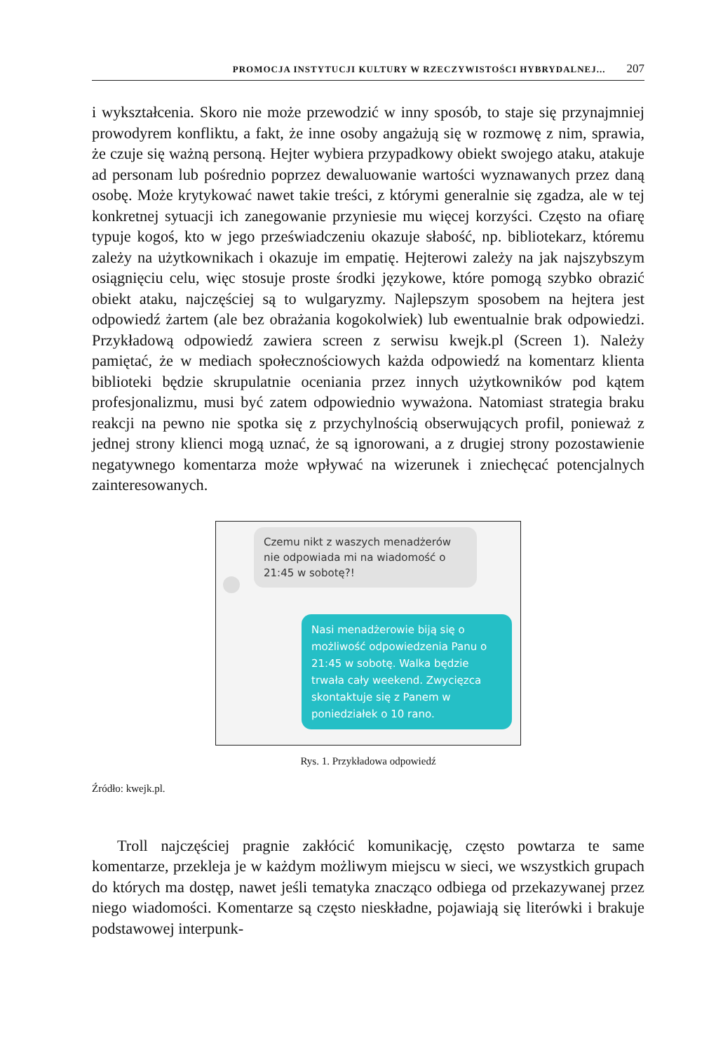PROMOCJA INSTYTUCJI KULTURY W RZECZYWISTOŚCI HYBRYDALNEJ... 207
i wykształcenia. Skoro nie może przewodzić w inny sposób, to staje się przynajmniej prowodyrem konfliktu, a fakt, że inne osoby angażują się w rozmowę z nim, sprawia, że czuje się ważną personą. Hejter wybiera przypadkowy obiekt swojego ataku, atakuje ad personam lub pośrednio poprzez dewaluowanie wartości wyznawanych przez daną osobę. Może krytykować nawet takie treści, z którymi generalnie się zgadza, ale w tej konkretnej sytuacji ich zanegowanie przyniesie mu więcej korzyści. Często na ofiarę typuje kogoś, kto w jego przeświadczeniu okazuje słabość, np. bibliotekarz, któremu zależy na użytkownikach i okazuje im empatię. Hejterowi zależy na jak najszybszym osiągnięciu celu, więc stosuje proste środki językowe, które pomogą szybko obrazić obiekt ataku, najczęściej są to wulgaryzmy. Najlepszym sposobem na hejtera jest odpowiedź żartem (ale bez obrażania kogokolwiek) lub ewentualnie brak odpowiedzi. Przykładową odpowiedź zawiera screen z serwisu kwejk.pl (Screen 1). Należy pamiętać, że w mediach społecznościowych każda odpowiedź na komentarz klienta biblioteki będzie skrupulatnie oceniania przez innych użytkowników pod kątem profesjonalizmu, musi być zatem odpowiednio wyważona. Natomiast strategia braku reakcji na pewno nie spotka się z przychylnością obserwujących profil, ponieważ z jednej strony klienci mogą uznać, że są ignorowani, a z drugiej strony pozostawienie negatywnego komentarza może wpływać na wizerunek i zniechęcać potencjalnych zainteresowanych.
Czemu nikt z waszych menadżerów nie odpowiada mi na wiadomość o 21:45 w sobotę?!
Nasi menadżerowie biją się o możliwość odpowiedzenia Panu o 21:45 w sobotę. Walka będzie trwała cały weekend. Zwycięzca skontaktuje się z Panem w poniedziałek o 10 rano.
Rys. 1. Przykładowa odpowiedź
Źródło: kwejk.pl.
Troll najczęściej pragnie zakłócić komunikację, często powtarza te same komentarze, przekleja je w każdym możliwym miejscu w sieci, we wszystkich grupach do których ma dostęp, nawet jeśli tematyka znacząco odbiega od przekazywanej przez niego wiadomości. Komentarze są często nieskładne, pojawiają się literówki i brakuje podstawowej interpunk-